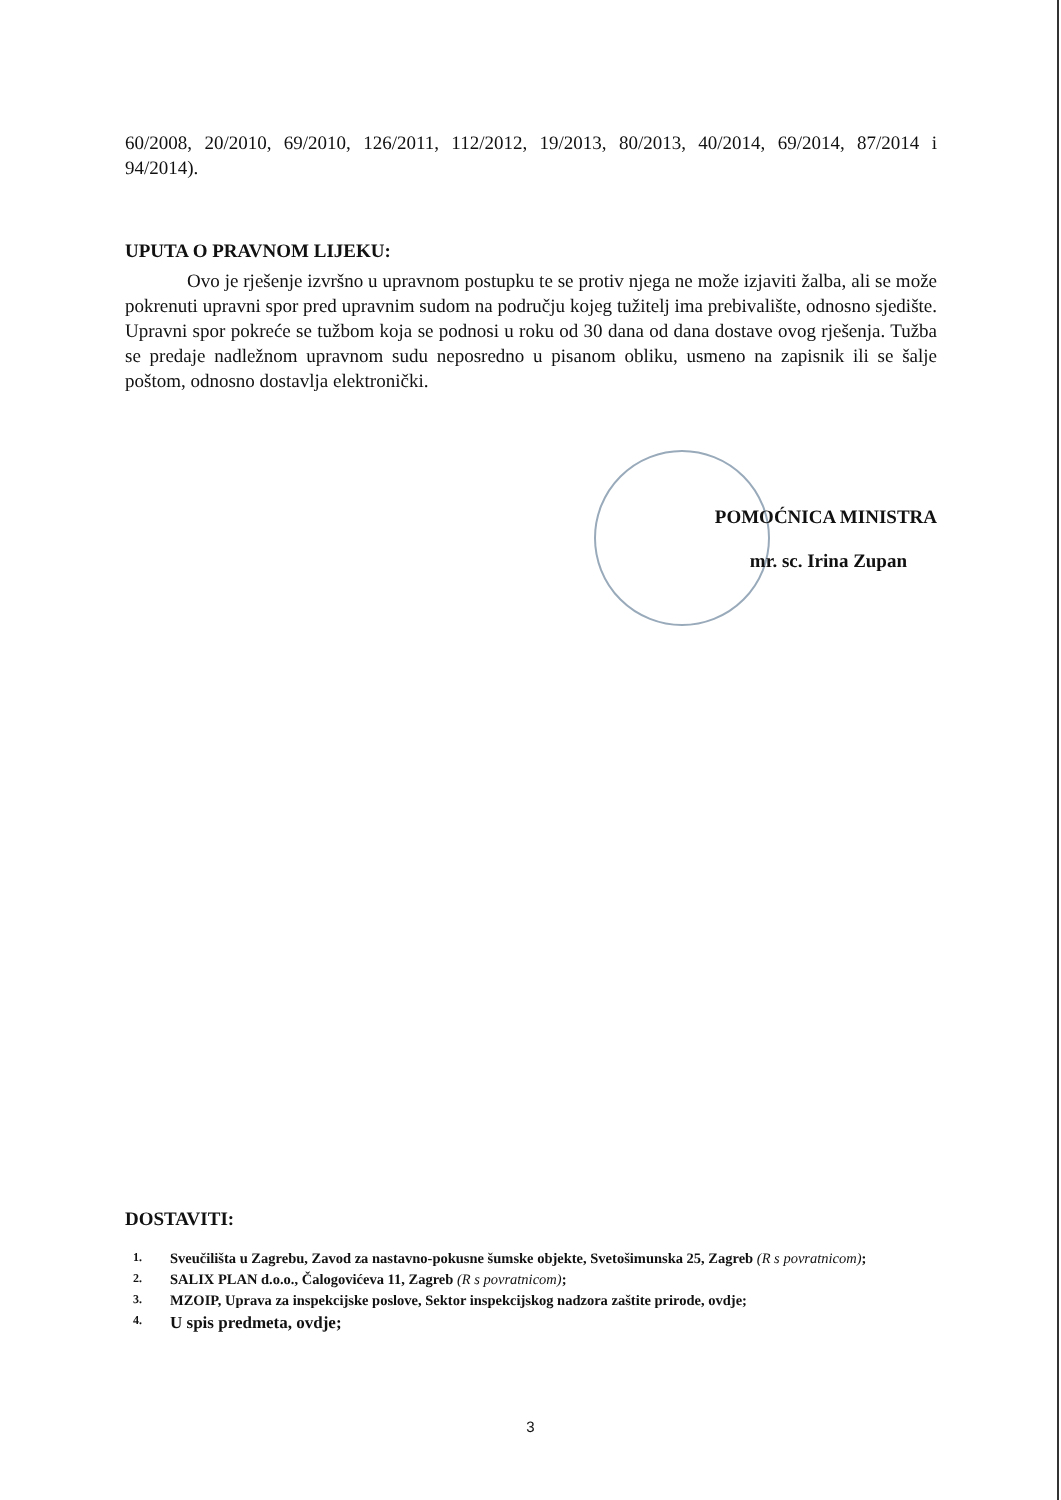60/2008, 20/2010, 69/2010, 126/2011, 112/2012, 19/2013, 80/2013, 40/2014, 69/2014, 87/2014 i 94/2014).
UPUTA O PRAVNOM LIJEKU:
Ovo je rješenje izvršno u upravnom postupku te se protiv njega ne može izjaviti žalba, ali se može pokrenuti upravni spor pred upravnim sudom na području kojeg tužitelj ima prebivalište, odnosno sjedište. Upravni spor pokreće se tužbom koja se podnosi u roku od 30 dana od dana dostave ovog rješenja. Tužba se predaje nadležnom upravnom sudu neposredno u pisanom obliku, usmeno na zapisnik ili se šalje poštom, odnosno dostavlja elektronički.
POMOĆNICA MINISTRA
mr. sc. Irina Zupan
DOSTAVITI:
1. Sveučilišta u Zagrebu, Zavod za nastavno-pokusne šumske objekte, Svetošimunska 25, Zagreb (R s povratnicom);
2. SALIX PLAN d.o.o., Čalogovićeva 11, Zagreb (R s povratnicom);
3. MZOIP, Uprava za inspekcijske poslove, Sektor inspekcijskog nadzora zaštite prirode, ovdje;
4. U spis predmeta, ovdje;
3